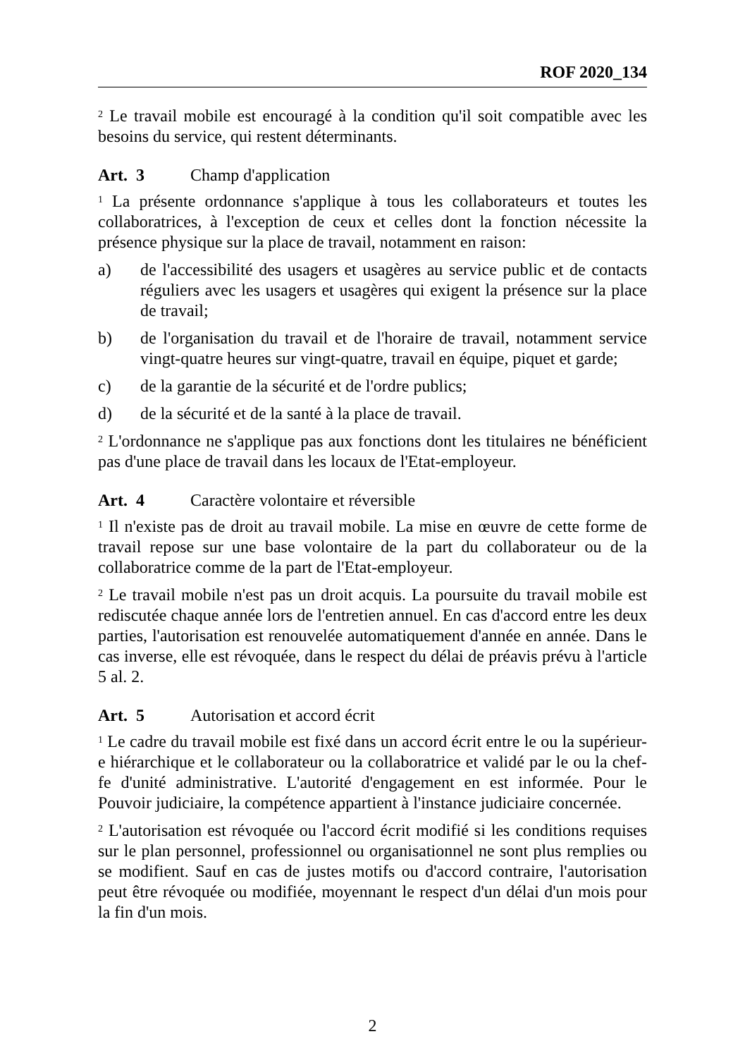ROF 2020_134
<sup>2</sup> Le travail mobile est encouragé à la condition qu'il soit compatible avec les besoins du service, qui restent déterminants.
Art. 3 Champ d'application
<sup>1</sup> La présente ordonnance s'applique à tous les collaborateurs et toutes les collaboratrices, à l'exception de ceux et celles dont la fonction nécessite la présence physique sur la place de travail, notamment en raison:
a) de l'accessibilité des usagers et usagères au service public et de contacts réguliers avec les usagers et usagères qui exigent la présence sur la place de travail;
b) de l'organisation du travail et de l'horaire de travail, notamment service vingt-quatre heures sur vingt-quatre, travail en équipe, piquet et garde;
c) de la garantie de la sécurité et de l'ordre publics;
d) de la sécurité et de la santé à la place de travail.
<sup>2</sup> L'ordonnance ne s'applique pas aux fonctions dont les titulaires ne bénéficient pas d'une place de travail dans les locaux de l'Etat-employeur.
Art. 4 Caractère volontaire et réversible
<sup>1</sup> Il n'existe pas de droit au travail mobile. La mise en œuvre de cette forme de travail repose sur une base volontaire de la part du collaborateur ou de la collaboratrice comme de la part de l'Etat-employeur.
<sup>2</sup> Le travail mobile n'est pas un droit acquis. La poursuite du travail mobile est rediscutée chaque année lors de l'entretien annuel. En cas d'accord entre les deux parties, l'autorisation est renouvelée automatiquement d'année en année. Dans le cas inverse, elle est révoquée, dans le respect du délai de préavis prévu à l'article 5 al. 2.
Art. 5 Autorisation et accord écrit
<sup>1</sup> Le cadre du travail mobile est fixé dans un accord écrit entre le ou la supérieur-e hiérarchique et le collaborateur ou la collaboratrice et validé par le ou la chef-fe d'unité administrative. L'autorité d'engagement en est informée. Pour le Pouvoir judiciaire, la compétence appartient à l'instance judiciaire concernée.
<sup>2</sup> L'autorisation est révoquée ou l'accord écrit modifié si les conditions requises sur le plan personnel, professionnel ou organisationnel ne sont plus remplies ou se modifient. Sauf en cas de justes motifs ou d'accord contraire, l'autorisation peut être révoquée ou modifiée, moyennant le respect d'un délai d'un mois pour la fin d'un mois.
2